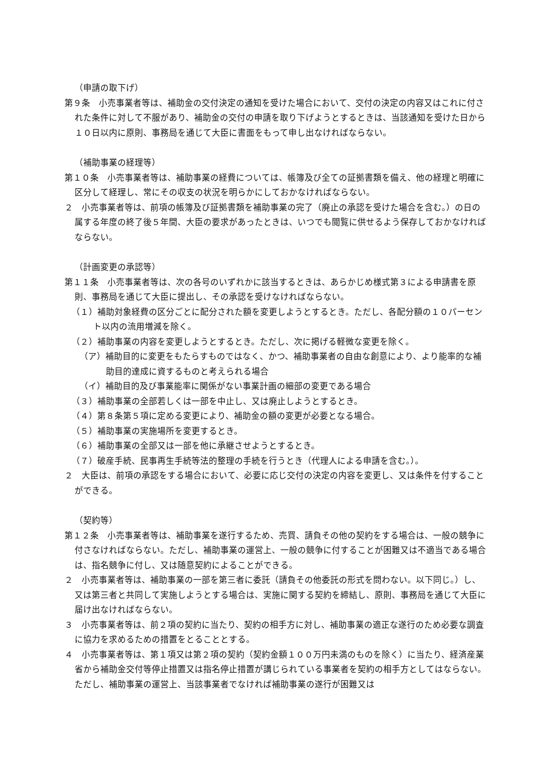（申請の取下げ）
第９条　小売事業者等は、補助金の交付決定の通知を受けた場合において、交付の決定の内容又はこれに付された条件に対して不服があり、補助金の交付の申請を取り下げようとするときは、当該通知を受けた日から１０日以内に原則、事務局を通じて大臣に書面をもって申し出なければならない。
（補助事業の経理等）
第１０条　小売事業者等は、補助事業の経費については、帳簿及び全ての証拠書類を備え、他の経理と明確に区分して経理し、常にその収支の状況を明らかにしておかなければならない。
２　小売事業者等は、前項の帳簿及び証拠書類を補助事業の完了（廃止の承認を受けた場合を含む。）の日の属する年度の終了後５年間、大臣の要求があったときは、いつでも閲覧に供せるよう保存しておかなければならない。
（計画変更の承認等）
第１１条　小売事業者等は、次の各号のいずれかに該当するときは、あらかじめ様式第３による申請書を原則、事務局を通じて大臣に提出し、その承認を受けなければならない。
（１）補助対象経費の区分ごとに配分された額を変更しようとするとき。ただし、各配分額の１０パーセント以内の流用増減を除く。
（２）補助事業の内容を変更しようとするとき。ただし、次に掲げる軽微な変更を除く。
（ア）補助目的に変更をもたらすものではなく、かつ、補助事業者の自由な創意により、より能率的な補助目的達成に資するものと考えられる場合
（イ）補助目的及び事業能率に関係がない事業計画の細部の変更である場合
（３）補助事業の全部若しくは一部を中止し、又は廃止しようとするとき。
（４）第８条第５項に定める変更により、補助金の額の変更が必要となる場合。
（５）補助事業の実施場所を変更するとき。
（６）補助事業の全部又は一部を他に承継させようとするとき。
（７）破産手続、民事再生手続等法的整理の手続を行うとき（代理人による申請を含む。）。
２　大臣は、前項の承認をする場合において、必要に応じ交付の決定の内容を変更し、又は条件を付することができる。
（契約等）
第１２条　小売事業者等は、補助事業を遂行するため、売買、請負その他の契約をする場合は、一般の競争に付さなければならない。ただし、補助事業の運営上、一般の競争に付することが困難又は不適当である場合は、指名競争に付し、又は随意契約によることができる。
２　小売事業者等は、補助事業の一部を第三者に委託（請負その他委託の形式を問わない。以下同じ。）し、又は第三者と共同して実施しようとする場合は、実施に関する契約を締結し、原則、事務局を通じて大臣に届け出なければならない。
３　小売事業者等は、前２項の契約に当たり、契約の相手方に対し、補助事業の適正な遂行のため必要な調査に協力を求めるための措置をとることとする。
４　小売事業者等は、第１項又は第２項の契約（契約金額１００万円未満のものを除く）に当たり、経済産業省から補助金交付等停止措置又は指名停止措置が講じられている事業者を契約の相手方としてはならない。ただし、補助事業の運営上、当該事業者でなければ補助事業の遂行が困難又は